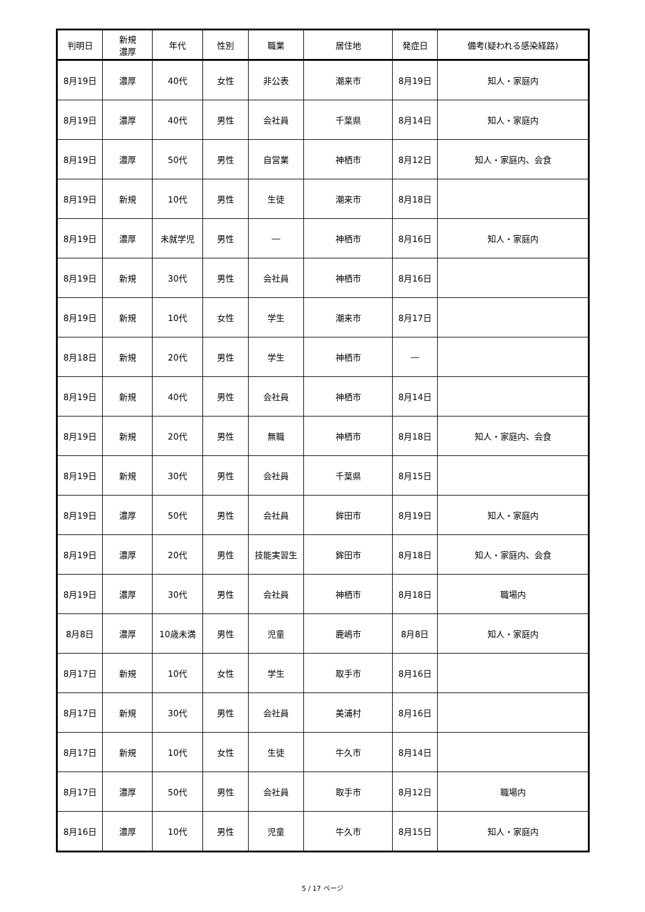| 判明日 | 新規 濃厚 | 年代 | 性別 | 職業 | 居住地 | 発症日 | 備考(疑われる感染経路) |
| --- | --- | --- | --- | --- | --- | --- | --- |
| 8月19日 | 濃厚 | 40代 | 女性 | 非公表 | 潮来市 | 8月19日 | 知人・家庭内 |
| 8月19日 | 濃厚 | 40代 | 男性 | 会社員 | 千葉県 | 8月14日 | 知人・家庭内 |
| 8月19日 | 濃厚 | 50代 | 男性 | 自営業 | 神栖市 | 8月12日 | 知人・家庭内、会食 |
| 8月19日 | 新規 | 10代 | 男性 | 生徒 | 潮来市 | 8月18日 | |
| 8月19日 | 濃厚 | 未就学児 | 男性 | ― | 神栖市 | 8月16日 | 知人・家庭内 |
| 8月19日 | 新規 | 30代 | 男性 | 会社員 | 神栖市 | 8月16日 | |
| 8月19日 | 新規 | 10代 | 女性 | 学生 | 潮来市 | 8月17日 | |
| 8月18日 | 新規 | 20代 | 男性 | 学生 | 神栖市 | ― | |
| 8月19日 | 新規 | 40代 | 男性 | 会社員 | 神栖市 | 8月14日 | |
| 8月19日 | 新規 | 20代 | 男性 | 無職 | 神栖市 | 8月18日 | 知人・家庭内、会食 |
| 8月19日 | 新規 | 30代 | 男性 | 会社員 | 千葉県 | 8月15日 | |
| 8月19日 | 濃厚 | 50代 | 男性 | 会社員 | 鉾田市 | 8月19日 | 知人・家庭内 |
| 8月19日 | 濃厚 | 20代 | 男性 | 技能実習生 | 鉾田市 | 8月18日 | 知人・家庭内、会食 |
| 8月19日 | 濃厚 | 30代 | 男性 | 会社員 | 神栖市 | 8月18日 | 職場内 |
| 8月8日 | 濃厚 | 10歳未満 | 男性 | 児童 | 鹿嶋市 | 8月8日 | 知人・家庭内 |
| 8月17日 | 新規 | 10代 | 女性 | 学生 | 取手市 | 8月16日 | |
| 8月17日 | 新規 | 30代 | 男性 | 会社員 | 美浦村 | 8月16日 | |
| 8月17日 | 新規 | 10代 | 女性 | 生徒 | 牛久市 | 8月14日 | |
| 8月17日 | 濃厚 | 50代 | 男性 | 会社員 | 取手市 | 8月12日 | 職場内 |
| 8月16日 | 濃厚 | 10代 | 男性 | 児童 | 牛久市 | 8月15日 | 知人・家庭内 |
5 / 17 ページ